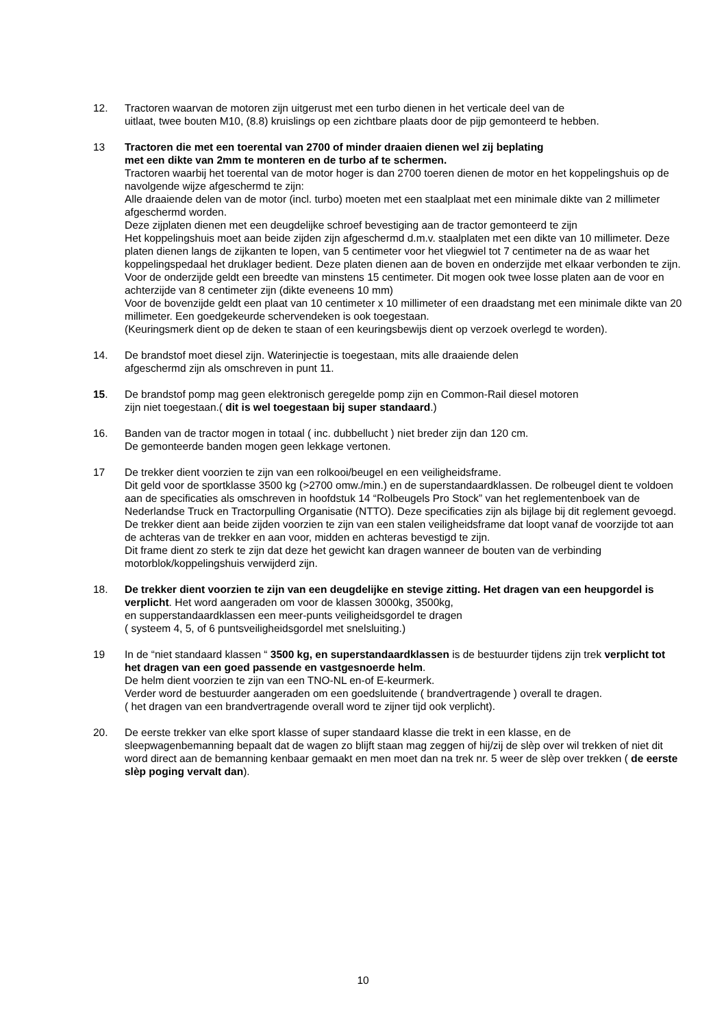12. Tractoren waarvan de motoren zijn uitgerust met een turbo dienen in het verticale deel van de
uitlaat, twee bouten M10, (8.8) kruislings op een zichtbare plaats door de pijp gemonteerd te hebben.
13 Tractoren die met een toerental van 2700 of minder draaien dienen wel zij beplating
met een dikte van 2mm te monteren en de turbo af te schermen.
Tractoren waarbij het toerental van de motor hoger is dan 2700 toeren dienen de motor en het koppelingshuis op de navolgende wijze afgeschermd te zijn:
Alle draaiende delen van de motor (incl. turbo) moeten met een staalplaat met een minimale dikte van 2 millimeter afgeschermd worden.
Deze zijplaten dienen met een deugdelijke schroef bevestiging aan de tractor gemonteerd te zijn
Het koppelingshuis moet aan beide zijden zijn afgeschermd d.m.v. staalplaten met een dikte van 10 millimeter. Deze platen dienen langs de zijkanten te lopen, van 5 centimeter voor het vliegwiel tot 7 centimeter na de as waar het koppelingspedaal het druklager bedient. Deze platen dienen aan de boven en onderzijde met elkaar verbonden te zijn.
Voor de onderzijde geldt een breedte van minstens 15 centimeter. Dit mogen ook twee losse platen aan de voor en achterzijde van 8 centimeter zijn (dikte eveneens 10 mm)
Voor de bovenzijde geldt een plaat van 10 centimeter x 10 millimeter of een draadstang met een minimale dikte van 20 millimeter. Een goedgekeurde schervendeken is ook toegestaan.
(Keuringsmerk dient op de deken te staan of een keuringsbewijs dient op verzoek overlegd te worden).
14. De brandstof moet diesel zijn. Waterinjectie is toegestaan, mits alle draaiende delen
afgeschermd zijn als omschreven in punt 11.
15. De brandstof pomp mag geen elektronisch geregelde pomp zijn en Common-Rail diesel motoren
zijn niet toegestaan.( dit is wel toegestaan bij super standaard.)
16. Banden van de tractor mogen in totaal ( inc. dubbellucht ) niet breder zijn dan 120 cm.
De gemonteerde banden mogen geen lekkage vertonen.
17 De trekker dient voorzien te zijn van een rolkooi/beugel en een veiligheidsframe.
Dit geld voor de sportklasse 3500 kg (>2700 omw./min.) en de superstandaardklassen. De rolbeugel dient te voldoen aan de specificaties als omschreven in hoofdstuk 14 “Rolbeugels Pro Stock” van het reglementenboek van de Nederlandse Truck en Tractorpulling Organisatie (NTTO). Deze specificaties zijn als bijlage bij dit reglement gevoegd.
De trekker dient aan beide zijden voorzien te zijn van een stalen veiligheidsframe dat loopt vanaf de voorzijde tot aan de achteras van de trekker en aan voor, midden en achteras bevestigd te zijn.
Dit frame dient zo sterk te zijn dat deze het gewicht kan dragen wanneer de bouten van de verbinding motorblok/koppelingshuis verwijderd zijn.
18. De trekker dient voorzien te zijn van een deugdelijke en stevige zitting. Het dragen van een heupgordel is verplicht. Het word aangeraden om voor de klassen 3000kg, 3500kg,
en supperstandaardklassen een meer-punts veiligheidsgordel te dragen
( systeem 4, 5, of 6 puntsveiligheidsgordel met snelsluiting.)
19 In de “niet standaard klassen “ 3500 kg, en superstandaardklassen is de bestuurder tijdens zijn trek verplicht tot het dragen van een goed passende en vastgesnoerde helm.
De helm dient voorzien te zijn van een TNO-NL en-of E-keurmerk.
Verder word de bestuurder aangeraden om een goedsluitende ( brandvertragende ) overall te dragen.
( het dragen van een brandvertragende overall word te zijner tijd ook verplicht).
20. De eerste trekker van elke sport klasse of super standaard klasse die trekt in een klasse, en de sleepwagenbemanning bepaalt dat de wagen zo blijft staan mag zeggen of hij/zij de slèp over wil trekken of niet dit word direct aan de bemanning kenbaar gemaakt en men moet dan na trek nr. 5 weer de slèp over trekken ( de eerste slèp poging vervalt dan).
10